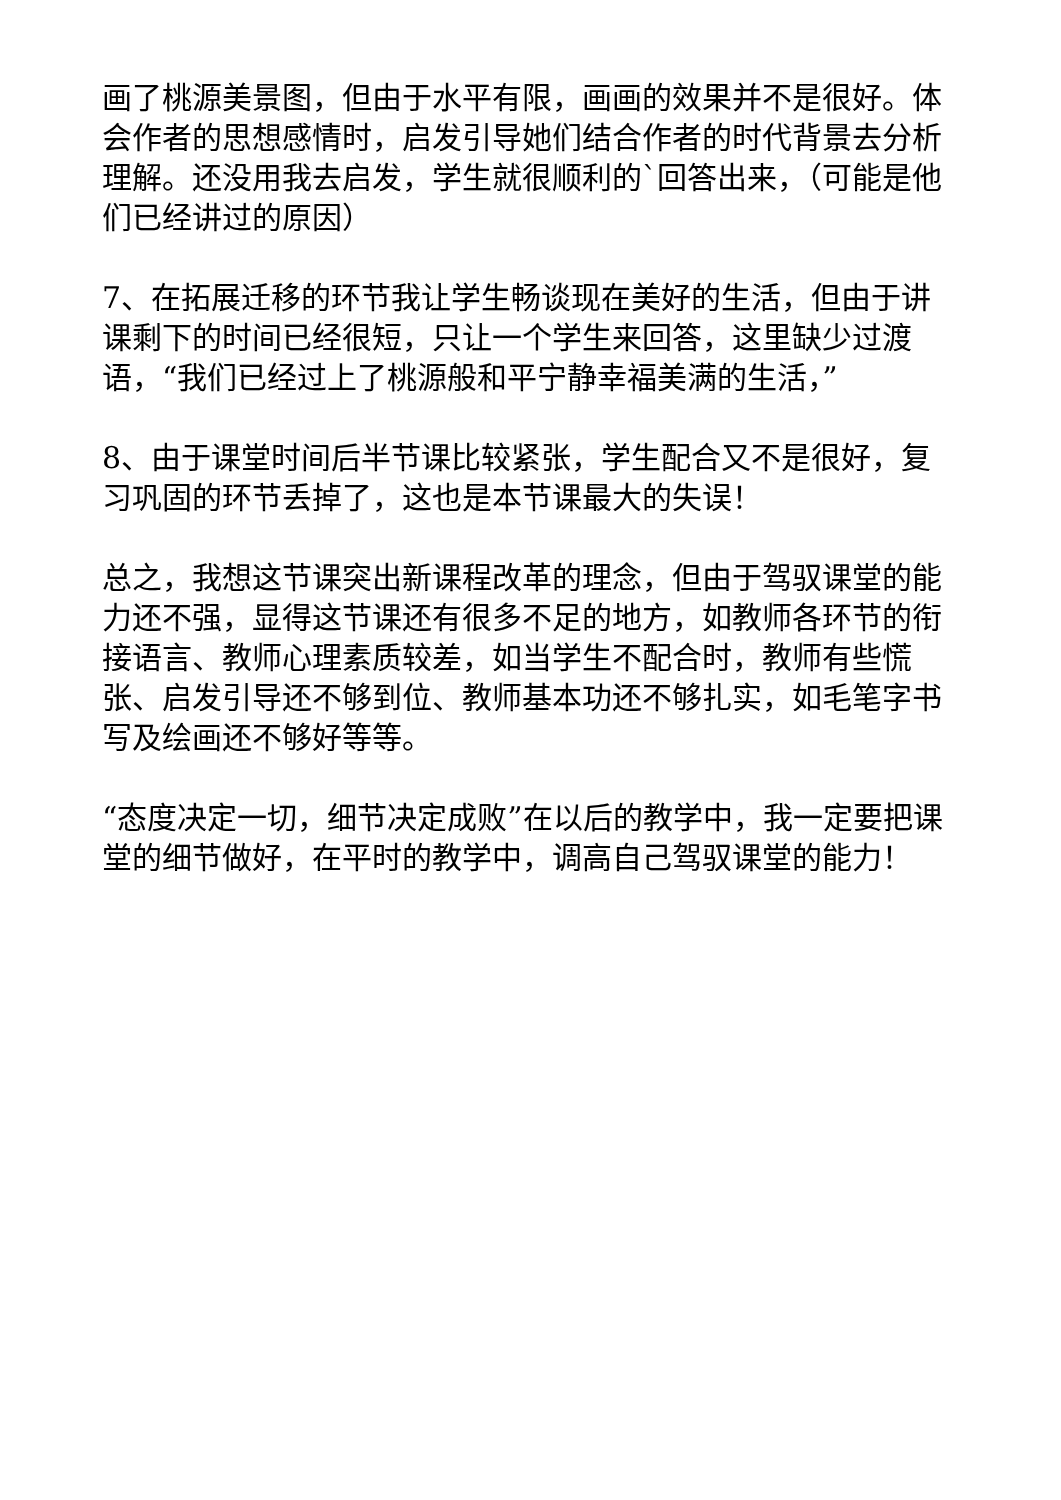画了桃源美景图，但由于水平有限，画画的效果并不是很好。体会作者的思想感情时，启发引导她们结合作者的时代背景去分析理解。还没用我去启发，学生就很顺利的`回答出来，（可能是他们已经讲过的原因）
7、在拓展迁移的环节我让学生畅谈现在美好的生活，但由于讲课剩下的时间已经很短，只让一个学生来回答，这里缺少过渡语，“我们已经过上了桃源般和平宁静幸福美满的生活，”
8、由于课堂时间后半节课比较紧张，学生配合又不是很好，复习巩固的环节丢掉了，这也是本节课最大的失误！
总之，我想这节课突出新课程改革的理念，但由于驾驭课堂的能力还不强，显得这节课还有很多不足的地方，如教师各环节的衔接语言、教师心理素质较差，如当学生不配合时，教师有些慌张、启发引导还不够到位、教师基本功还不够扎实，如毛笔字书写及绘画还不够好等等。
“态度决定一切，细节决定成败”在以后的教学中，我一定要把课堂的细节做好，在平时的教学中，调高自己驾驭课堂的能力！